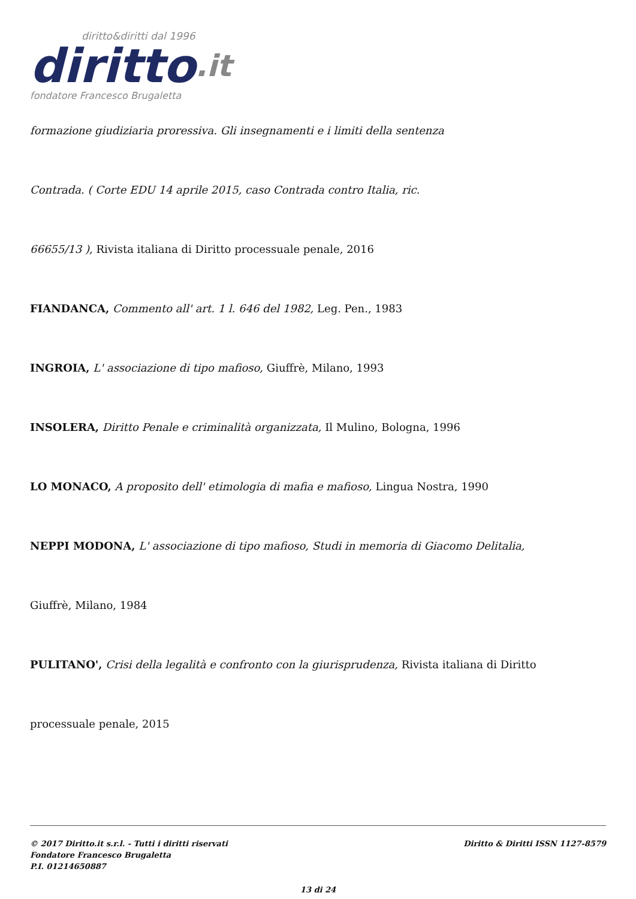diritto&diritti dal 1996
diritto.it
fondatore Francesco Brugaletta
formazione giudiziaria proressiva. Gli insegnamenti e i limiti della sentenza
Contrada. ( Corte EDU 14 aprile 2015, caso Contrada contro Italia, ric.
66655/13 ), Rivista italiana di Diritto processuale penale, 2016
FIANDANCA, Commento all' art. 1 l. 646 del 1982, Leg. Pen., 1983
INGROIA, L' associazione di tipo mafioso, Giuffrè, Milano, 1993
INSOLERA, Diritto Penale e criminalità organizzata, Il Mulino, Bologna, 1996
LO MONACO, A proposito dell' etimologia di mafia e mafioso, Lingua Nostra, 1990
NEPPI MODONA, L' associazione di tipo mafioso, Studi in memoria di Giacomo Delitalia,
Giuffrè, Milano, 1984
PULITANO', Crisi della legalità e confronto con la giurisprudenza, Rivista italiana di Diritto
processuale penale, 2015
© 2017 Diritto.it s.r.l. - Tutti i diritti riservati
Fondatore Francesco Brugaletta
P.I. 01214650887
Diritto & Diritti ISSN 1127-8579
13 di 24